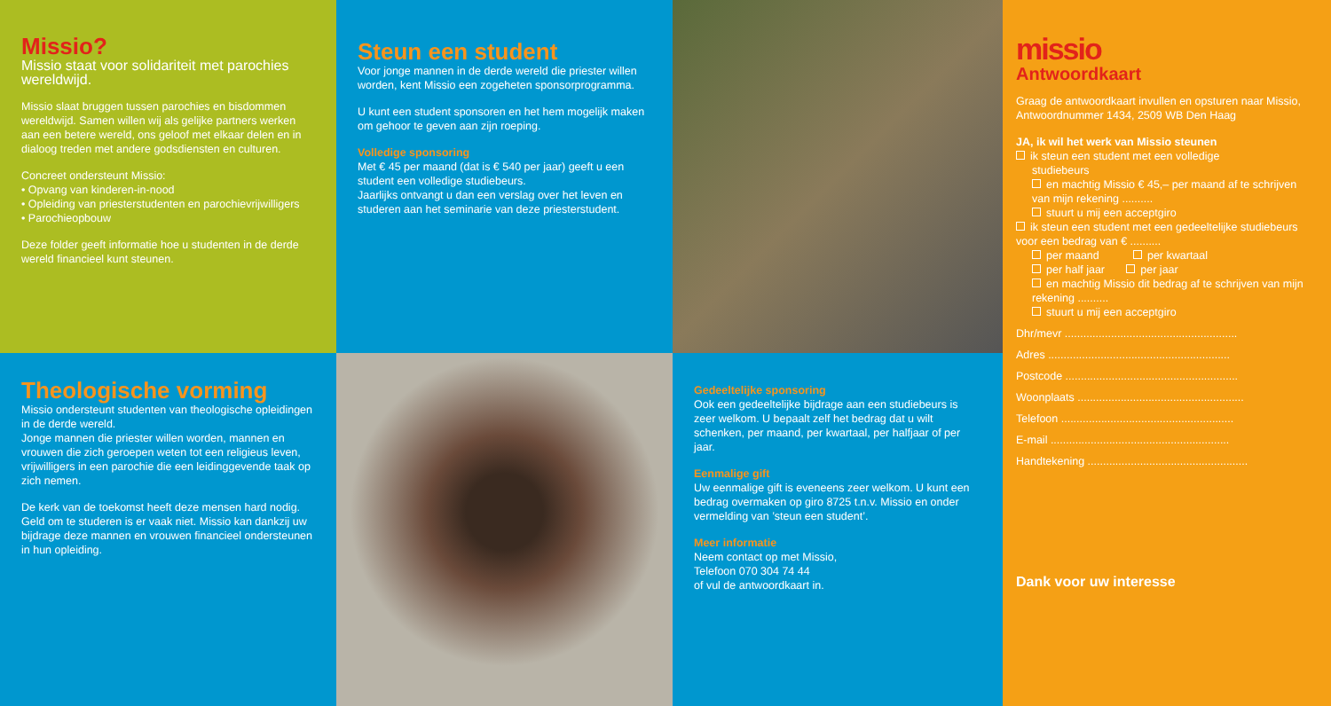Missio?
Missio staat voor solidariteit met parochies wereldwijd.
Missio slaat bruggen tussen parochies en bisdommen wereldwijd. Samen willen wij als gelijke partners werken aan een betere wereld, ons geloof met elkaar delen en in dialoog treden met andere godsdiensten en culturen.
Concreet ondersteunt Missio:
• Opvang van kinderen-in-nood
• Opleiding van priesterstudenten en parochievrijwilligers
• Parochieopbouw
Deze folder geeft informatie hoe u studenten in de derde wereld financieel kunt steunen.
Steun een student
Voor jonge mannen in de derde wereld die priester willen worden, kent Missio een zogeheten sponsorprogramma.
U kunt een student sponsoren en het hem mogelijk maken om gehoor te geven aan zijn roeping.
Volledige sponsoring
Met € 45 per maand (dat is € 540 per jaar) geeft u een student een volledige studiebeurs.
Jaarlijks ontvangt u dan een verslag over het leven en studeren aan het seminarie van deze priesterstudent.
missio
Antwoordkaart
Graag de antwoordkaart invullen en opsturen naar Missio, Antwoordnummer 1434, 2509 WB Den Haag
JA, ik wil het werk van Missio steunen
ik steun een student met een volledige
studiebeurs
en machtig Missio € 45,– per maand af te schrijven van mijn rekening ..........
stuurt u mij een acceptgiro
ik steun een student met een gedeeltelijke studiebeurs voor een bedrag van € ..........
per maand per kwartaal
per half jaar per jaar
en machtig Missio dit bedrag af te schrijven van mijn rekening ..........
stuurt u mij een acceptgiro
Dhr/mevr ........................................................
Adres ...........................................................
Postcode ........................................................
Woonplaats ......................................................
Telefoon ........................................................
E-mail ..........................................................
Handtekening ....................................................
Dank voor uw interesse
Theologische vorming
Missio ondersteunt studenten van theologische opleidingen in de derde wereld.
Jonge mannen die priester willen worden, mannen en vrouwen die zich geroepen weten tot een religieus leven, vrijwilligers in een parochie die een leidinggevende taak op zich nemen.
De kerk van de toekomst heeft deze mensen hard nodig. Geld om te studeren is er vaak niet. Missio kan dankzij uw bijdrage deze mannen en vrouwen financieel ondersteunen in hun opleiding.
Gedeeltelijke sponsoring
Ook een gedeeltelijke bijdrage aan een studiebeurs is zeer welkom. U bepaalt zelf het bedrag dat u wilt schenken, per maand, per kwartaal, per halfjaar of per jaar.
Eenmalige gift
Uw eenmalige gift is eveneens zeer welkom. U kunt een bedrag overmaken op giro 8725 t.n.v. Missio en onder vermelding van ’steun een student’.
Meer informatie
Neem contact op met Missio,
Telefoon 070 304 74 44
of vul de antwoordkaart in.